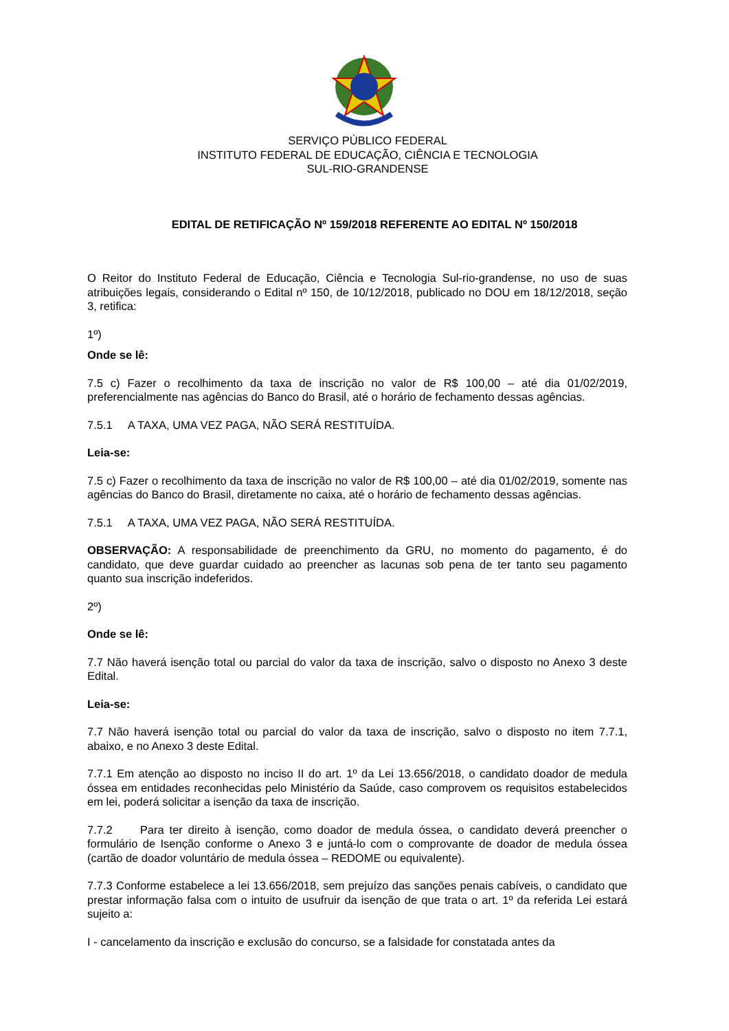SERVIÇO PÚBLICO FEDERAL
INSTITUTO FEDERAL DE EDUCAÇÃO, CIÊNCIA E TECNOLOGIA
SUL-RIO-GRANDENSE
EDITAL DE RETIFICAÇÃO Nº 159/2018 REFERENTE AO EDITAL Nº 150/2018
O Reitor do Instituto Federal de Educação, Ciência e Tecnologia Sul-rio-grandense, no uso de suas atribuições legais, considerando o Edital nº 150, de 10/12/2018, publicado no DOU em 18/12/2018, seção 3, retifica:
1º)
Onde se lê:
7.5 c) Fazer o recolhimento da taxa de inscrição no valor de R$ 100,00 – até dia 01/02/2019, preferencialmente nas agências do Banco do Brasil, até o horário de fechamento dessas agências.
7.5.1 A TAXA, UMA VEZ PAGA, NÃO SERÁ RESTITUÍDA.
Leia-se:
7.5 c) Fazer o recolhimento da taxa de inscrição no valor de R$ 100,00 – até dia 01/02/2019, somente nas agências do Banco do Brasil, diretamente no caixa, até o horário de fechamento dessas agências.
7.5.1 A TAXA, UMA VEZ PAGA, NÃO SERÁ RESTITUÍDA.
OBSERVAÇÃO: A responsabilidade de preenchimento da GRU, no momento do pagamento, é do candidato, que deve guardar cuidado ao preencher as lacunas sob pena de ter tanto seu pagamento quanto sua inscrição indeferidos.
2º)
Onde se lê:
7.7 Não haverá isenção total ou parcial do valor da taxa de inscrição, salvo o disposto no Anexo 3 deste Edital.
Leia-se:
7.7 Não haverá isenção total ou parcial do valor da taxa de inscrição, salvo o disposto no item 7.7.1, abaixo, e no Anexo 3 deste Edital.
7.7.1 Em atenção ao disposto no inciso II do art. 1º da Lei 13.656/2018, o candidato doador de medula óssea em entidades reconhecidas pelo Ministério da Saúde, caso comprovem os requisitos estabelecidos em lei, poderá solicitar a isenção da taxa de inscrição.
7.7.2 Para ter direito à isenção, como doador de medula óssea, o candidato deverá preencher o formulário de Isenção conforme o Anexo 3 e juntá-lo com o comprovante de doador de medula óssea (cartão de doador voluntário de medula óssea – REDOME ou equivalente).
7.7.3 Conforme estabelece a lei 13.656/2018, sem prejuízo das sanções penais cabíveis, o candidato que prestar informação falsa com o intuito de usufruir da isenção de que trata o art. 1º da referida Lei estará sujeito a:
I - cancelamento da inscrição e exclusão do concurso, se a falsidade for constatada antes da